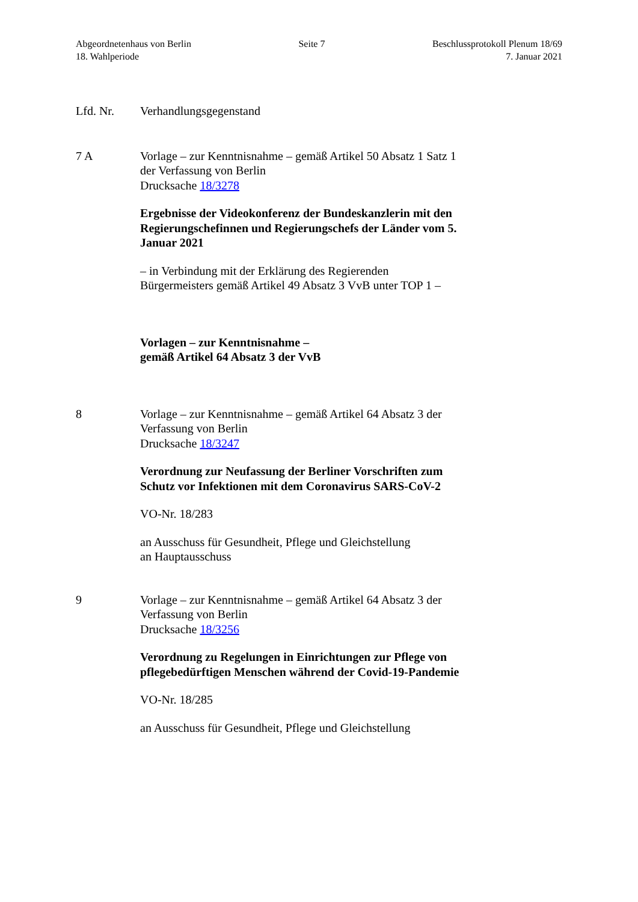Abgeordnetenhaus von Berlin
18. Wahlperiode
Seite 7 Beschlussprotokoll Plenum 18/69
7. Januar 2021
Lfd. Nr. Verhandlungsgegenstand
7 A Vorlage – zur Kenntnisnahme – gemäß Artikel 50 Absatz 1 Satz 1 der Verfassung von Berlin
Drucksache 18/3278
Ergebnisse der Videokonferenz der Bundeskanzlerin mit den Regierungschefinnen und Regierungschefs der Länder vom 5. Januar 2021
– in Verbindung mit der Erklärung des Regierenden Bürgermeisters gemäß Artikel 49 Absatz 3 VvB unter TOP 1 –
Vorlagen – zur Kenntnisnahme –
gemäß Artikel 64 Absatz 3 der VvB
8 Vorlage – zur Kenntnisnahme – gemäß Artikel 64 Absatz 3 der Verfassung von Berlin
Drucksache 18/3247
Verordnung zur Neufassung der Berliner Vorschriften zum Schutz vor Infektionen mit dem Coronavirus SARS-CoV-2
VO-Nr. 18/283
an Ausschuss für Gesundheit, Pflege und Gleichstellung
an Hauptausschuss
9 Vorlage – zur Kenntnisnahme – gemäß Artikel 64 Absatz 3 der Verfassung von Berlin
Drucksache 18/3256
Verordnung zu Regelungen in Einrichtungen zur Pflege von pflegebedürftigen Menschen während der Covid-19-Pandemie
VO-Nr. 18/285
an Ausschuss für Gesundheit, Pflege und Gleichstellung